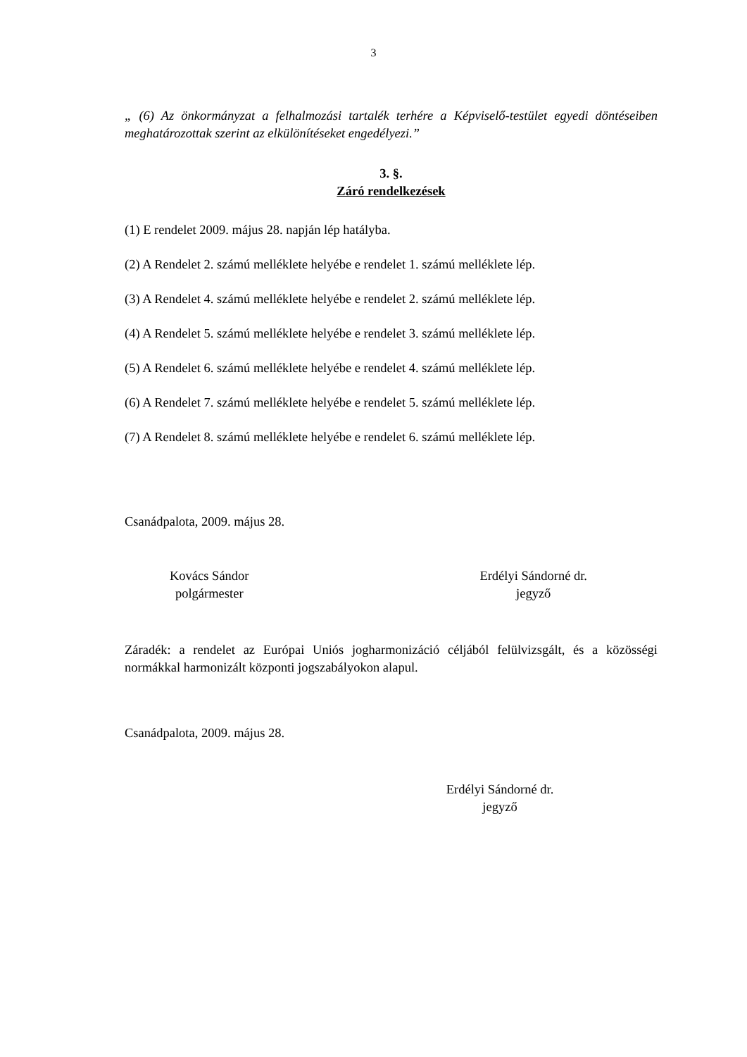3
„ (6) Az önkormányzat a felhalmozási tartalék terhére a Képviselő-testület egyedi döntéseiben meghatározottak szerint az elkülönítéseket engedélyezi.”
3. §.
Záró rendelkezések
(1) E rendelet 2009. május 28. napján lép hatályba.
(2) A Rendelet 2. számú melléklete helyébe e rendelet 1. számú melléklete lép.
(3) A Rendelet 4. számú melléklete helyébe e rendelet 2. számú melléklete lép.
(4) A Rendelet 5. számú melléklete helyébe e rendelet 3. számú melléklete lép.
(5) A Rendelet 6. számú melléklete helyébe e rendelet 4. számú melléklete lép.
(6) A Rendelet 7. számú melléklete helyébe e rendelet 5. számú melléklete lép.
(7) A Rendelet 8. számú melléklete helyébe e rendelet 6. számú melléklete lép.
Csanádpalota, 2009. május 28.
Kovács Sándor
polgármester
Erdélyi Sándorné dr.
jegyző
Záradék: a rendelet az Európai Uniós jogharmonizáció céljából felülvizsgált, és a közösségi normákkal harmonizált központi jogszabályokon alapul.
Csanádpalota, 2009. május 28.
Erdélyi Sándorné dr.
jegyző